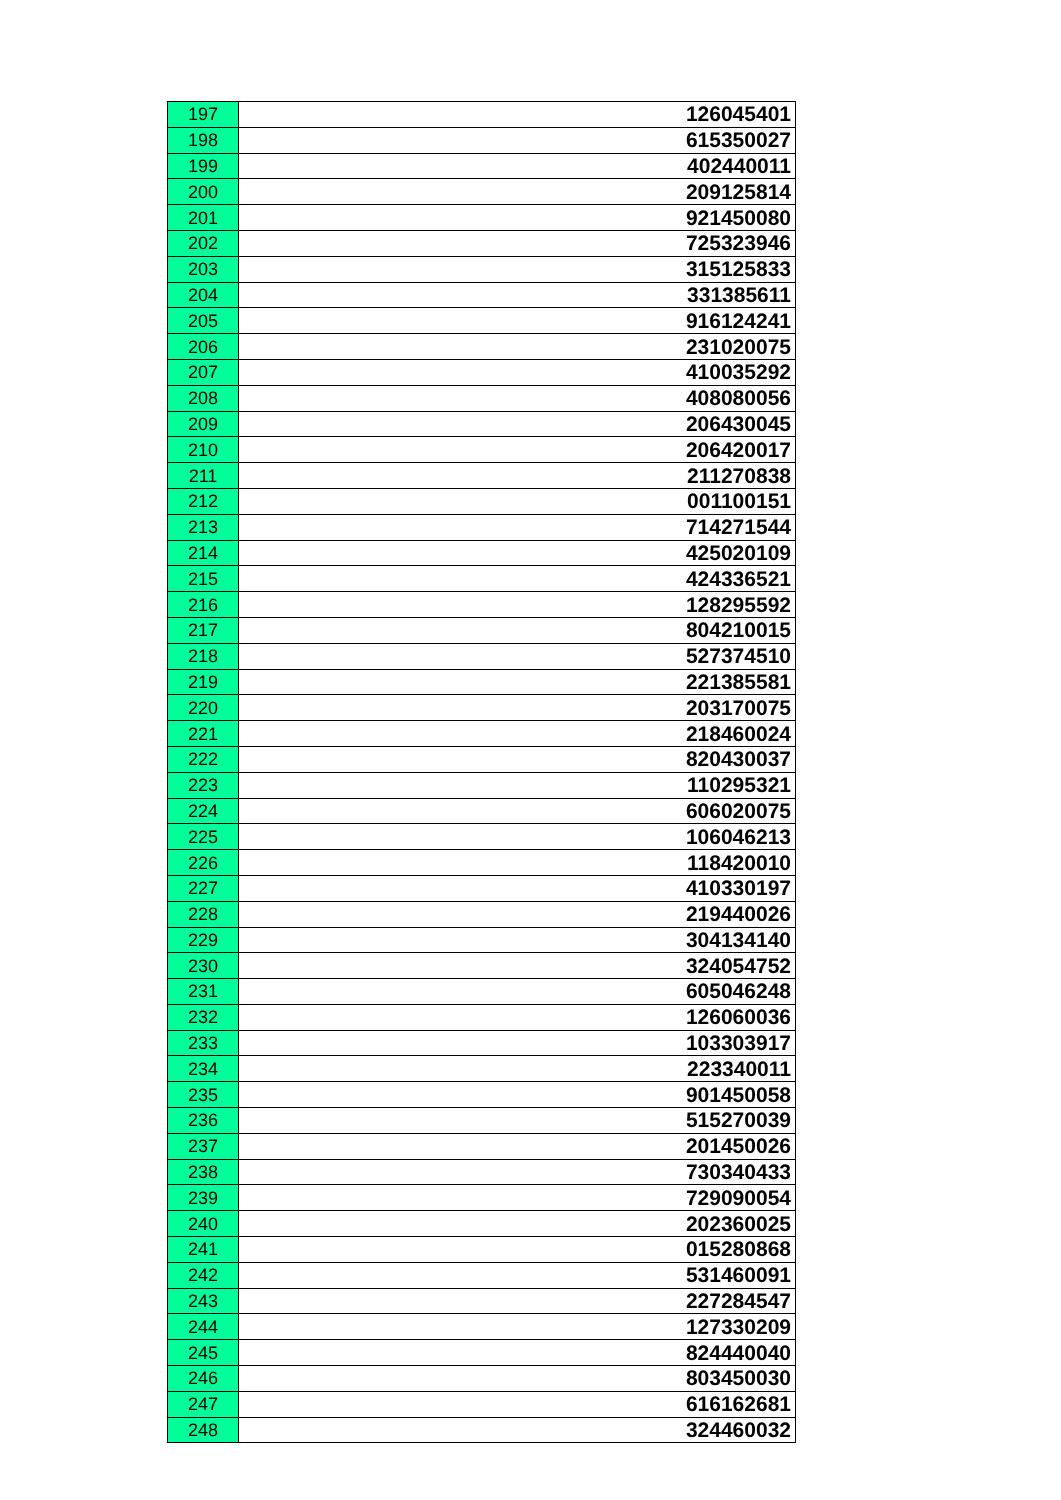| 197 | 126045401 |
| 198 | 615350027 |
| 199 | 402440011 |
| 200 | 209125814 |
| 201 | 921450080 |
| 202 | 725323946 |
| 203 | 315125833 |
| 204 | 331385611 |
| 205 | 916124241 |
| 206 | 231020075 |
| 207 | 410035292 |
| 208 | 408080056 |
| 209 | 206430045 |
| 210 | 206420017 |
| 211 | 211270838 |
| 212 | 001100151 |
| 213 | 714271544 |
| 214 | 425020109 |
| 215 | 424336521 |
| 216 | 128295592 |
| 217 | 804210015 |
| 218 | 527374510 |
| 219 | 221385581 |
| 220 | 203170075 |
| 221 | 218460024 |
| 222 | 820430037 |
| 223 | 110295321 |
| 224 | 606020075 |
| 225 | 106046213 |
| 226 | 118420010 |
| 227 | 410330197 |
| 228 | 219440026 |
| 229 | 304134140 |
| 230 | 324054752 |
| 231 | 605046248 |
| 232 | 126060036 |
| 233 | 103303917 |
| 234 | 223340011 |
| 235 | 901450058 |
| 236 | 515270039 |
| 237 | 201450026 |
| 238 | 730340433 |
| 239 | 729090054 |
| 240 | 202360025 |
| 241 | 015280868 |
| 242 | 531460091 |
| 243 | 227284547 |
| 244 | 127330209 |
| 245 | 824440040 |
| 246 | 803450030 |
| 247 | 616162681 |
| 248 | 324460032 |